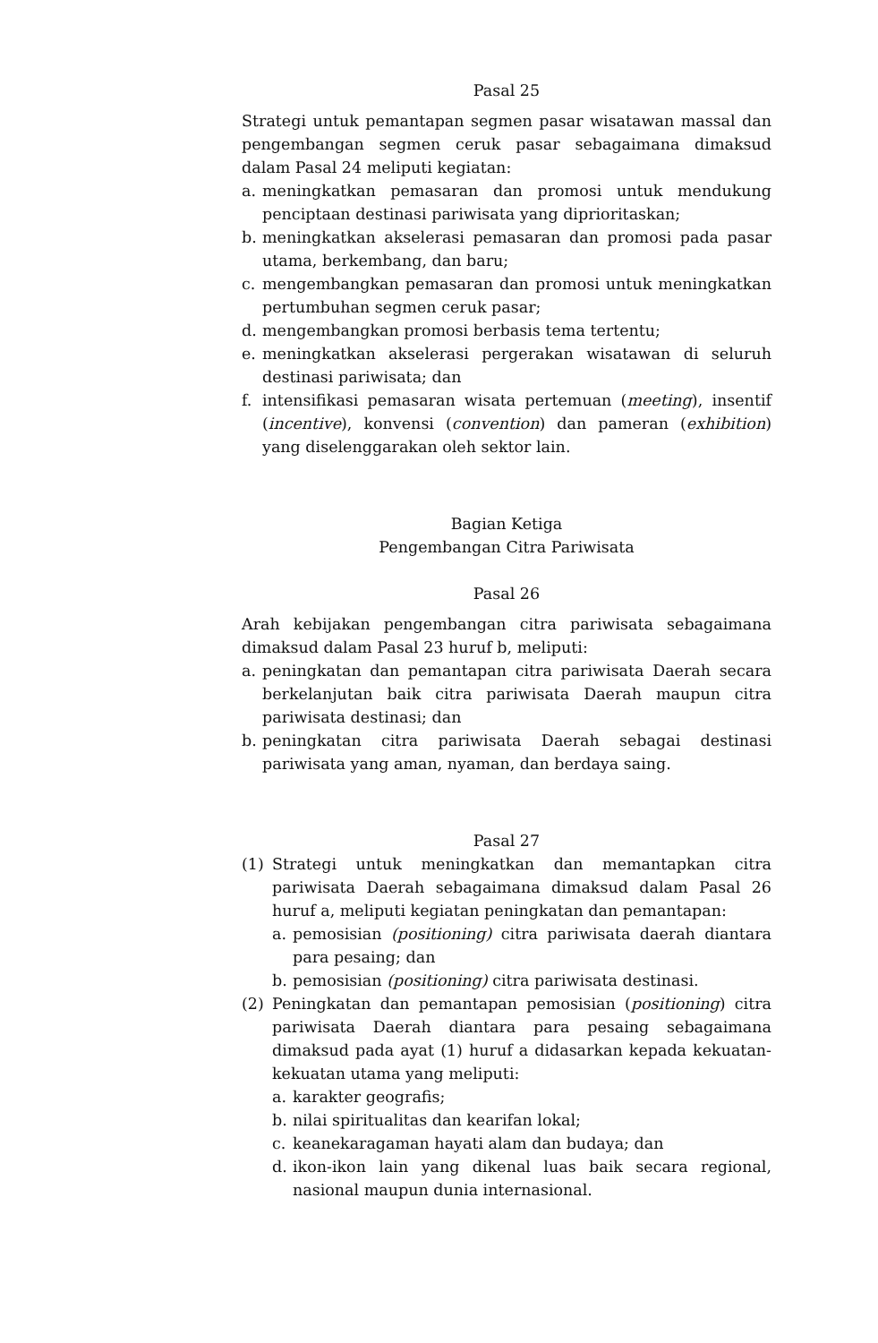Pasal 25
Strategi untuk pemantapan segmen pasar wisatawan massal dan pengembangan segmen ceruk pasar sebagaimana dimaksud dalam Pasal 24 meliputi kegiatan:
a. meningkatkan pemasaran dan promosi untuk mendukung penciptaan destinasi pariwisata yang diprioritaskan;
b. meningkatkan akselerasi pemasaran dan promosi pada pasar utama, berkembang, dan baru;
c. mengembangkan pemasaran dan promosi untuk meningkatkan pertumbuhan segmen ceruk pasar;
d. mengembangkan promosi berbasis tema tertentu;
e. meningkatkan akselerasi pergerakan wisatawan di seluruh destinasi pariwisata; dan
f. intensifikasi pemasaran wisata pertemuan (meeting), insentif (incentive), konvensi (convention) dan pameran (exhibition) yang diselenggarakan oleh sektor lain.
Bagian Ketiga
Pengembangan Citra Pariwisata
Pasal 26
Arah kebijakan pengembangan citra pariwisata sebagaimana dimaksud dalam Pasal 23 huruf b, meliputi:
a. peningkatan dan pemantapan citra pariwisata Daerah secara berkelanjutan baik citra pariwisata Daerah maupun citra pariwisata destinasi; dan
b. peningkatan citra pariwisata Daerah sebagai destinasi pariwisata yang aman, nyaman, dan berdaya saing.
Pasal 27
(1) Strategi untuk meningkatkan dan memantapkan citra pariwisata Daerah sebagaimana dimaksud dalam Pasal 26 huruf a, meliputi kegiatan peningkatan dan pemantapan:
a. pemosisian (positioning) citra pariwisata daerah diantara para pesaing; dan
b. pemosisian (positioning) citra pariwisata destinasi.
(2) Peningkatan dan pemantapan pemosisian (positioning) citra pariwisata Daerah diantara para pesaing sebagaimana dimaksud pada ayat (1) huruf a didasarkan kepada kekuatan-kekuatan utama yang meliputi:
a. karakter geografis;
b. nilai spiritualitas dan kearifan lokal;
c. keanekaragaman hayati alam dan budaya; dan
d. ikon-ikon lain yang dikenal luas baik secara regional, nasional maupun dunia internasional.